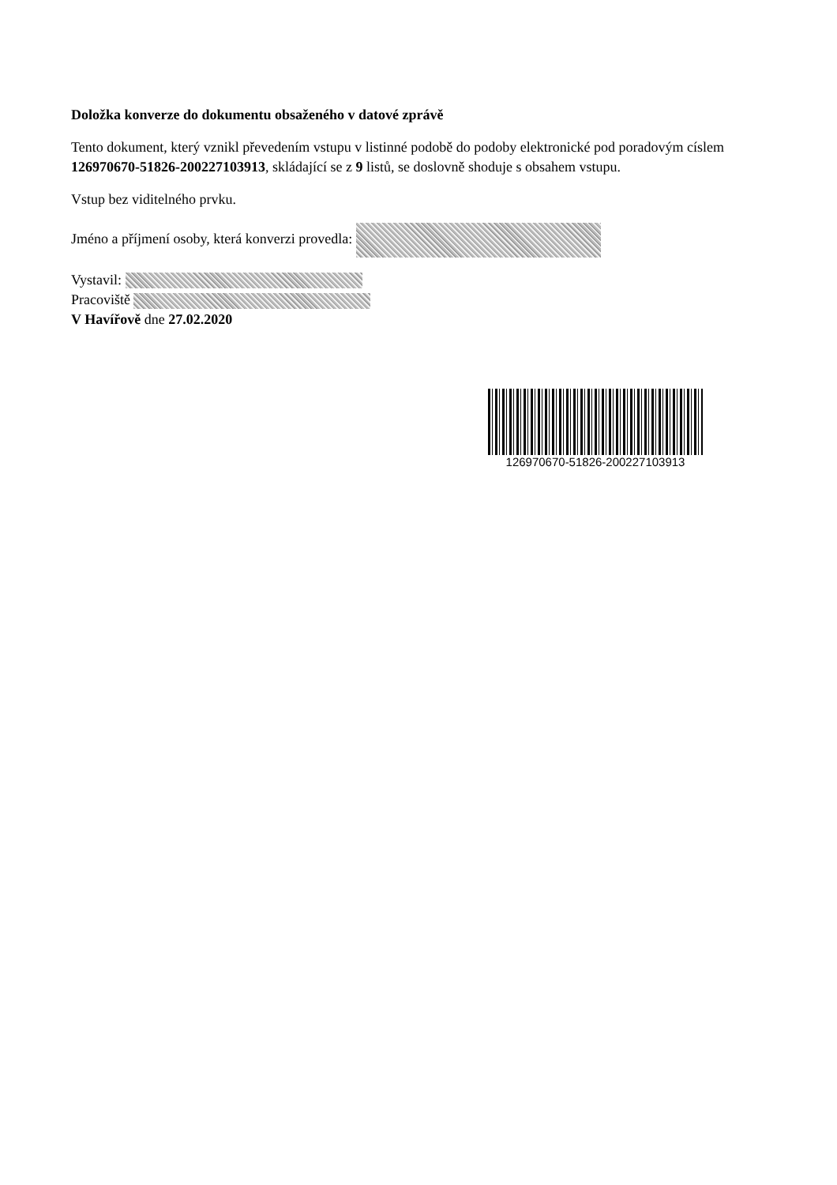Doložka konverze do dokumentu obsaženého v datové zprávě
Tento dokument, který vznikl převedením vstupu v listinné podobě do podoby elektronické pod poradovým císlem 126970670-51826-200227103913, skládající se z 9 listů, se doslovně shoduje s obsahem vstupu.
Vstup bez viditelného prvku.
Jméno a příjmení osoby, která konverzi provedla:
Vystavil:
Pracoviště
V Havířově dne 27.02.2020
126970670-51826-200227103913